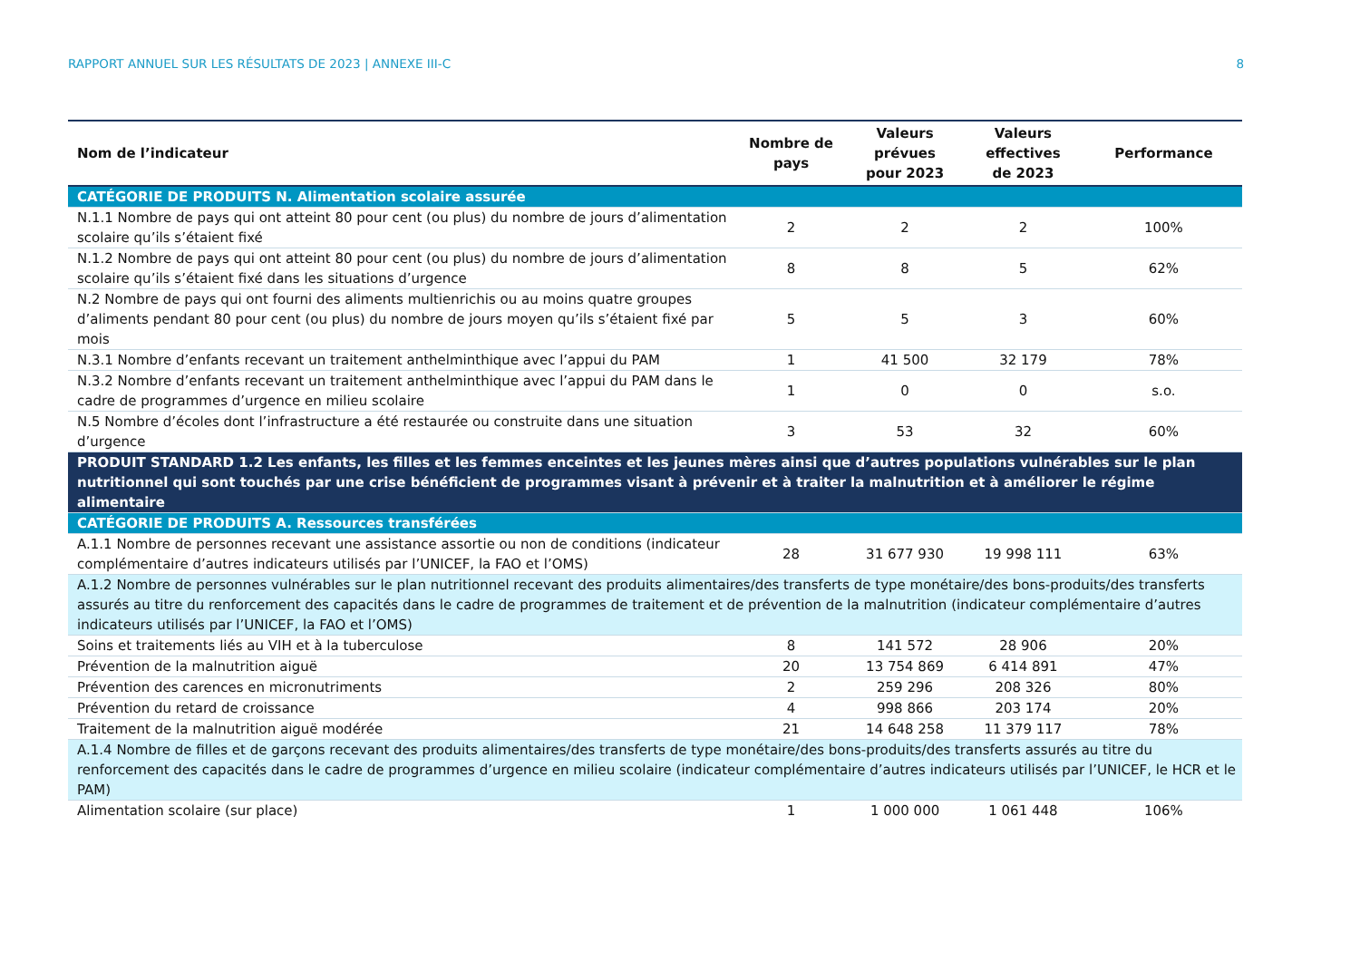RAPPORT ANNUEL SUR LES RÉSULTATS DE 2023 | ANNEXE III-C 8
| Nom de l’indicateur | Nombre de pays | Valeurs prévues pour 2023 | Valeurs effectives de 2023 | Performance |
| --- | --- | --- | --- | --- |
| CATÉGORIE DE PRODUITS N. Alimentation scolaire assurée | | | | |
| N.1.1 Nombre de pays qui ont atteint 80 pour cent (ou plus) du nombre de jours d’alimentation scolaire qu’ils s’étaient fixé | 2 | 2 | 2 | 100% |
| N.1.2 Nombre de pays qui ont atteint 80 pour cent (ou plus) du nombre de jours d’alimentation scolaire qu’ils s’étaient fixé dans les situations d’urgence | 8 | 8 | 5 | 62% |
| N.2 Nombre de pays qui ont fourni des aliments multienrichis ou au moins quatre groupes d’aliments pendant 80 pour cent (ou plus) du nombre de jours moyen qu’ils s’étaient fixé par mois | 5 | 5 | 3 | 60% |
| N.3.1 Nombre d’enfants recevant un traitement anthelminthique avec l’appui du PAM | 1 | 41 500 | 32 179 | 78% |
| N.3.2 Nombre d’enfants recevant un traitement anthelminthique avec l’appui du PAM dans le cadre de programmes d’urgence en milieu scolaire | 1 | 0 | 0 | s.o. |
| N.5 Nombre d’écoles dont l’infrastructure a été restaurée ou construite dans une situation d’urgence | 3 | 53 | 32 | 60% |
| PRODUIT STANDARD 1.2 Les enfants, les filles et les femmes enceintes et les jeunes mères ainsi que d’autres populations vulnérables sur le plan nutritionnel qui sont touchés par une crise bénéficient de programmes visant à prévenir et à traiter la malnutrition et à améliorer le régime alimentaire | | | | |
| CATÉGORIE DE PRODUITS A. Ressources transférées | | | | |
| A.1.1 Nombre de personnes recevant une assistance assortie ou non de conditions (indicateur complémentaire d’autres indicateurs utilisés par l’UNICEF, la FAO et l’OMS) | 28 | 31 677 930 | 19 998 111 | 63% |
| A.1.2 Nombre de personnes vulnérables sur le plan nutritionnel recevant des produits alimentaires/des transferts de type monétaire/des bons-produits/des transferts assurés au titre du renforcement des capacités dans le cadre de programmes de traitement et de prévention de la malnutrition (indicateur complémentaire d’autres indicateurs utilisés par l’UNICEF, la FAO et l’OMS) | | | | |
| Soins et traitements liés au VIH et à la tuberculose | 8 | 141 572 | 28 906 | 20% |
| Prévention de la malnutrition aiguë | 20 | 13 754 869 | 6 414 891 | 47% |
| Prévention des carences en micronutriments | 2 | 259 296 | 208 326 | 80% |
| Prévention du retard de croissance | 4 | 998 866 | 203 174 | 20% |
| Traitement de la malnutrition aiguë modérée | 21 | 14 648 258 | 11 379 117 | 78% |
| A.1.4 Nombre de filles et de garçons recevant des produits alimentaires/des transferts de type monétaire/des bons-produits/des transferts assurés au titre du renforcement des capacités dans le cadre de programmes d’urgence en milieu scolaire (indicateur complémentaire d’autres indicateurs utilisés par l’UNICEF, le HCR et le PAM) | | | | |
| Alimentation scolaire (sur place) | 1 | 1 000 000 | 1 061 448 | 106% |